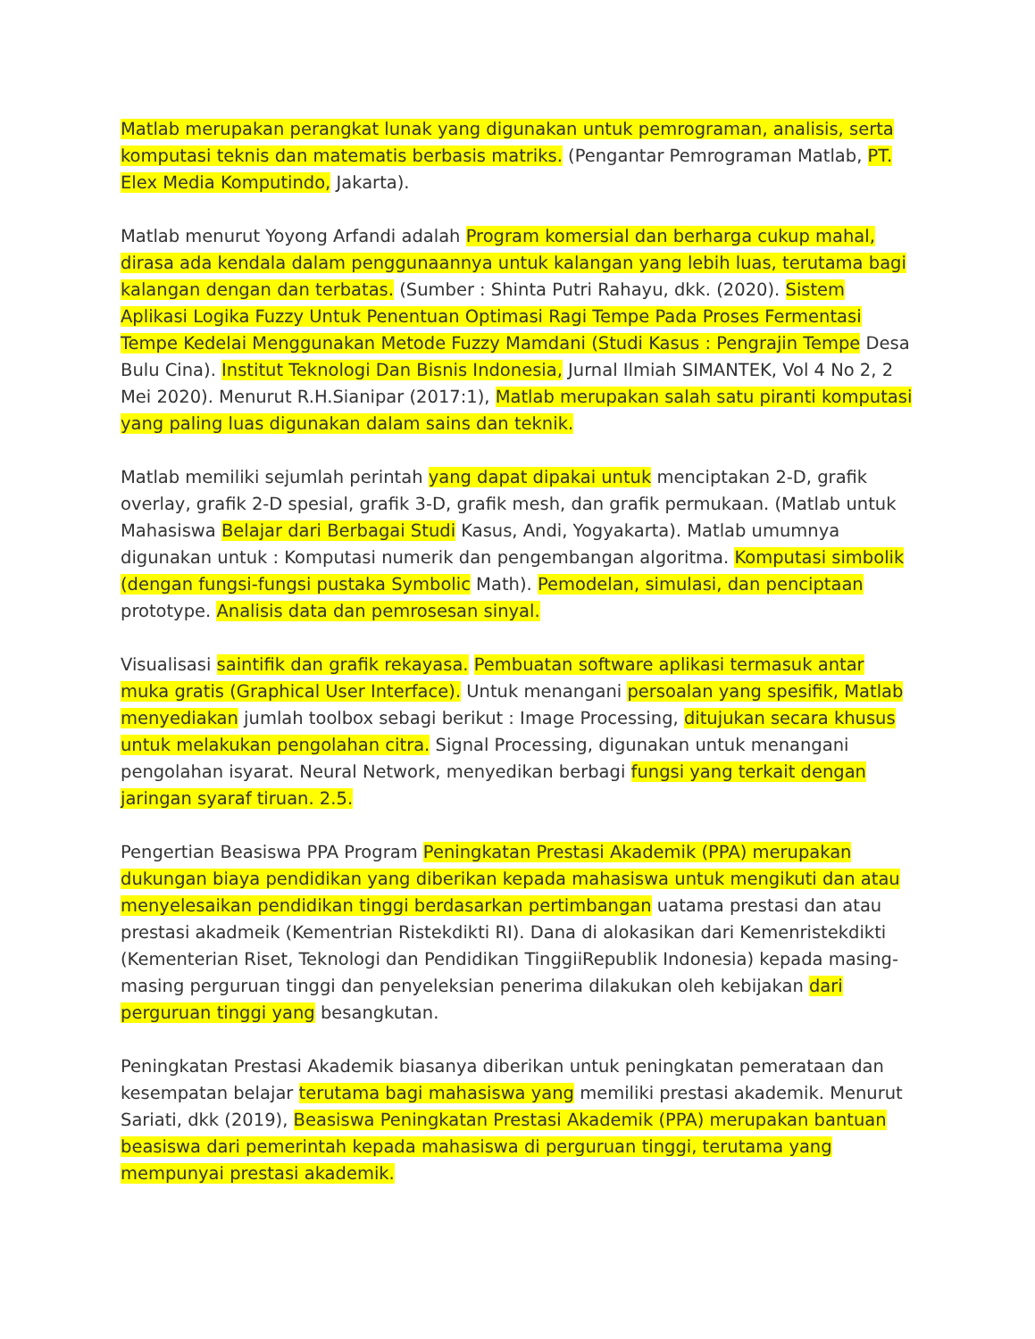Matlab merupakan perangkat lunak yang digunakan untuk pemrograman, analisis, serta komputasi teknis dan matematis berbasis matriks. (Pengantar Pemrograman Matlab, PT. Elex Media Komputindo, Jakarta).
Matlab menurut Yoyong Arfandi adalah Program komersial dan berharga cukup mahal, dirasa ada kendala dalam penggunaannya untuk kalangan yang lebih luas, terutama bagi kalangan dengan dan terbatas. (Sumber : Shinta Putri Rahayu, dkk. (2020). Sistem Aplikasi Logika Fuzzy Untuk Penentuan Optimasi Ragi Tempe Pada Proses Fermentasi Tempe Kedelai Menggunakan Metode Fuzzy Mamdani (Studi Kasus : Pengrajin Tempe Desa Bulu Cina). Institut Teknologi Dan Bisnis Indonesia, Jurnal Ilmiah SIMANTEK, Vol 4 No 2, 2 Mei 2020). Menurut R.H.Sianipar (2017:1), Matlab merupakan salah satu piranti komputasi yang paling luas digunakan dalam sains dan teknik.
Matlab memiliki sejumlah perintah yang dapat dipakai untuk menciptakan 2-D, grafik overlay, grafik 2-D spesial, grafik 3-D, grafik mesh, dan grafik permukaan. (Matlab untuk Mahasiswa Belajar dari Berbagai Studi Kasus, Andi, Yogyakarta). Matlab umumnya digunakan untuk : Komputasi numerik dan pengembangan algoritma. Komputasi simbolik (dengan fungsi-fungsi pustaka Symbolic Math). Pemodelan, simulasi, dan penciptaan prototype. Analisis data dan pemrosesan sinyal.
Visualisasi saintifik dan grafik rekayasa. Pembuatan software aplikasi termasuk antar muka gratis (Graphical User Interface). Untuk menangani persoalan yang spesifik, Matlab menyediakan jumlah toolbox sebagi berikut : Image Processing, ditujukan secara khusus untuk melakukan pengolahan citra. Signal Processing, digunakan untuk menangani pengolahan isyarat. Neural Network, menyedikan berbagi fungsi yang terkait dengan jaringan syaraf tiruan. 2.5.
Pengertian Beasiswa PPA Program Peningkatan Prestasi Akademik (PPA) merupakan dukungan biaya pendidikan yang diberikan kepada mahasiswa untuk mengikuti dan atau menyelesaikan pendidikan tinggi berdasarkan pertimbangan uatama prestasi dan atau prestasi akadmeik (Kementrian Ristekdikti RI). Dana di alokasikan dari Kemenristekdikti (Kementerian Riset, Teknologi dan Pendidikan TinggiiRepublik Indonesia) kepada masing-masing perguruan tinggi dan penyeleksian penerima dilakukan oleh kebijakan dari perguruan tinggi yang besangkutan.
Peningkatan Prestasi Akademik biasanya diberikan untuk peningkatan pemerataan dan kesempatan belajar terutama bagi mahasiswa yang memiliki prestasi akademik. Menurut Sariati, dkk (2019), Beasiswa Peningkatan Prestasi Akademik (PPA) merupakan bantuan beasiswa dari pemerintah kepada mahasiswa di perguruan tinggi, terutama yang mempunyai prestasi akademik.